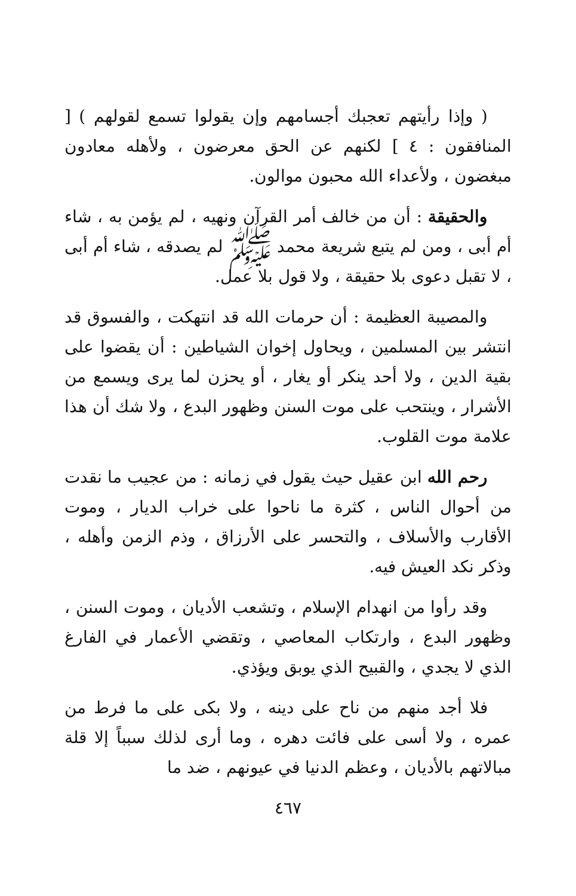( وإذا رأيتهم تعجبك أجسامهم وإن يقولوا تسمع لقولهم ) [ المنافقون : ٤ ] لكنهم عن الحق معرضون ، ولأهله معادون مبغضون ، ولأعداء الله محبون موالون.
والحقيقة : أن من خالف أمر القرآن ونهيه ، لم يؤمن به ، شاء أم أبى ، ومن لم يتبع شريعة محمد ﷺ لم يصدقه ، شاء أم أبى ، لا تقبل دعوى بلا حقيقة ، ولا قول بلا عمل.
والمصيبة العظيمة : أن حرمات الله قد انتهكت ، والفسوق قد انتشر بين المسلمين ، ويحاول إخوان الشياطين : أن يقضوا على بقية الدين ، ولا أحد ينكر أو يغار ، أو يحزن لما يرى ويسمع من الأشرار ، وينتحب على موت السنن وظهور البدع ، ولا شك أن هذا علامة موت القلوب.
رحم الله ابن عقيل حيث يقول في زمانه : من عجيب ما نقدت من أحوال الناس ، كثرة ما ناحوا على خراب الديار ، وموت الأقارب والأسلاف ، والتحسر على الأرزاق ، وذم الزمن وأهله ، وذكر نكد العيش فيه.
وقد رأوا من انهدام الإسلام ، وتشعب الأديان ، وموت السنن ، وظهور البدع ، وارتكاب المعاصي ، وتقضي الأعمار في الفارغ الذي لا يجدي ، والقبيح الذي يوبق ويؤذي.
فلا أجد منهم من ناح على دينه ، ولا بكى على ما فرط من عمره ، ولا أسى على فائت دهره ، وما أرى لذلك سبباً إلا قلة مبالاتهم بالأديان ، وعظم الدنيا في عيونهم ، ضد ما
٤٦٧